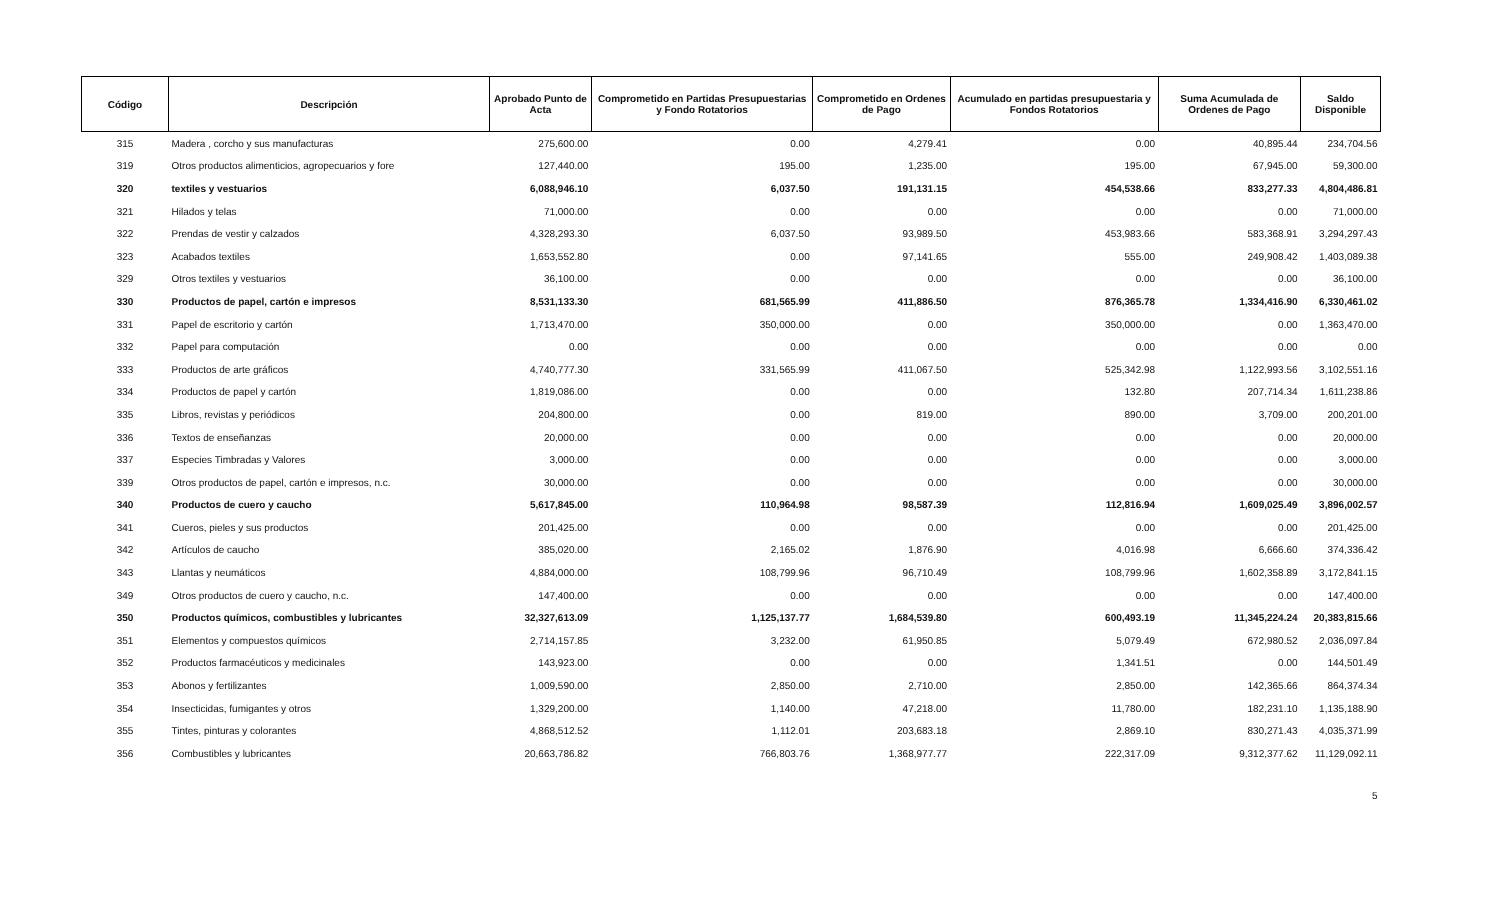| Código | Descripción | Aprobado Punto de Acta | Comprometido en Partidas Presupuestarias y Fondo Rotatorios | Comprometido en Ordenes de Pago | Acumulado en partidas presupuestaria y Fondos Rotatorios | Suma Acumulada de Ordenes de Pago | Saldo Disponible |
| --- | --- | --- | --- | --- | --- | --- | --- |
| 315 | Madera , corcho y sus manufacturas | 275,600.00 | 0.00 | 4,279.41 | 0.00 | 40,895.44 | 234,704.56 |
| 319 | Otros productos alimenticios, agropecuarios y fore | 127,440.00 | 195.00 | 1,235.00 | 195.00 | 67,945.00 | 59,300.00 |
| 320 | textiles y vestuarios | 6,088,946.10 | 6,037.50 | 191,131.15 | 454,538.66 | 833,277.33 | 4,804,486.81 |
| 321 | Hilados y telas | 71,000.00 | 0.00 | 0.00 | 0.00 | 0.00 | 71,000.00 |
| 322 | Prendas de vestir y calzados | 4,328,293.30 | 6,037.50 | 93,989.50 | 453,983.66 | 583,368.91 | 3,294,297.43 |
| 323 | Acabados textiles | 1,653,552.80 | 0.00 | 97,141.65 | 555.00 | 249,908.42 | 1,403,089.38 |
| 329 | Otros textiles y vestuarios | 36,100.00 | 0.00 | 0.00 | 0.00 | 0.00 | 36,100.00 |
| 330 | Productos de papel, cartón e impresos | 8,531,133.30 | 681,565.99 | 411,886.50 | 876,365.78 | 1,334,416.90 | 6,330,461.02 |
| 331 | Papel de escritorio y cartón | 1,713,470.00 | 350,000.00 | 0.00 | 350,000.00 | 0.00 | 1,363,470.00 |
| 332 | Papel para computación | 0.00 | 0.00 | 0.00 | 0.00 | 0.00 | 0.00 |
| 333 | Productos de arte gráficos | 4,740,777.30 | 331,565.99 | 411,067.50 | 525,342.98 | 1,122,993.56 | 3,102,551.16 |
| 334 | Productos de papel y cartón | 1,819,086.00 | 0.00 | 0.00 | 132.80 | 207,714.34 | 1,611,238.86 |
| 335 | Libros, revistas y periódicos | 204,800.00 | 0.00 | 819.00 | 890.00 | 3,709.00 | 200,201.00 |
| 336 | Textos de enseñanzas | 20,000.00 | 0.00 | 0.00 | 0.00 | 0.00 | 20,000.00 |
| 337 | Especies Timbradas y Valores | 3,000.00 | 0.00 | 0.00 | 0.00 | 0.00 | 3,000.00 |
| 339 | Otros productos de papel, cartón e impresos, n.c. | 30,000.00 | 0.00 | 0.00 | 0.00 | 0.00 | 30,000.00 |
| 340 | Productos de cuero y caucho | 5,617,845.00 | 110,964.98 | 98,587.39 | 112,816.94 | 1,609,025.49 | 3,896,002.57 |
| 341 | Cueros, pieles y sus productos | 201,425.00 | 0.00 | 0.00 | 0.00 | 0.00 | 201,425.00 |
| 342 | Artículos de caucho | 385,020.00 | 2,165.02 | 1,876.90 | 4,016.98 | 6,666.60 | 374,336.42 |
| 343 | Llantas y neumáticos | 4,884,000.00 | 108,799.96 | 96,710.49 | 108,799.96 | 1,602,358.89 | 3,172,841.15 |
| 349 | Otros productos de cuero y caucho, n.c. | 147,400.00 | 0.00 | 0.00 | 0.00 | 0.00 | 147,400.00 |
| 350 | Productos químicos, combustibles y lubricantes | 32,327,613.09 | 1,125,137.77 | 1,684,539.80 | 600,493.19 | 11,345,224.24 | 20,383,815.66 |
| 351 | Elementos y compuestos químicos | 2,714,157.85 | 3,232.00 | 61,950.85 | 5,079.49 | 672,980.52 | 2,036,097.84 |
| 352 | Productos farmacéuticos y medicinales | 143,923.00 | 0.00 | 0.00 | 1,341.51 | 0.00 | 144,501.49 |
| 353 | Abonos y fertilizantes | 1,009,590.00 | 2,850.00 | 2,710.00 | 2,850.00 | 142,365.66 | 864,374.34 |
| 354 | Insecticidas, fumigantes y otros | 1,329,200.00 | 1,140.00 | 47,218.00 | 11,780.00 | 182,231.10 | 1,135,188.90 |
| 355 | Tintes, pinturas y colorantes | 4,868,512.52 | 1,112.01 | 203,683.18 | 2,869.10 | 830,271.43 | 4,035,371.99 |
| 356 | Combustibles y lubricantes | 20,663,786.82 | 766,803.76 | 1,368,977.77 | 222,317.09 | 9,312,377.62 | 11,129,092.11 |
5